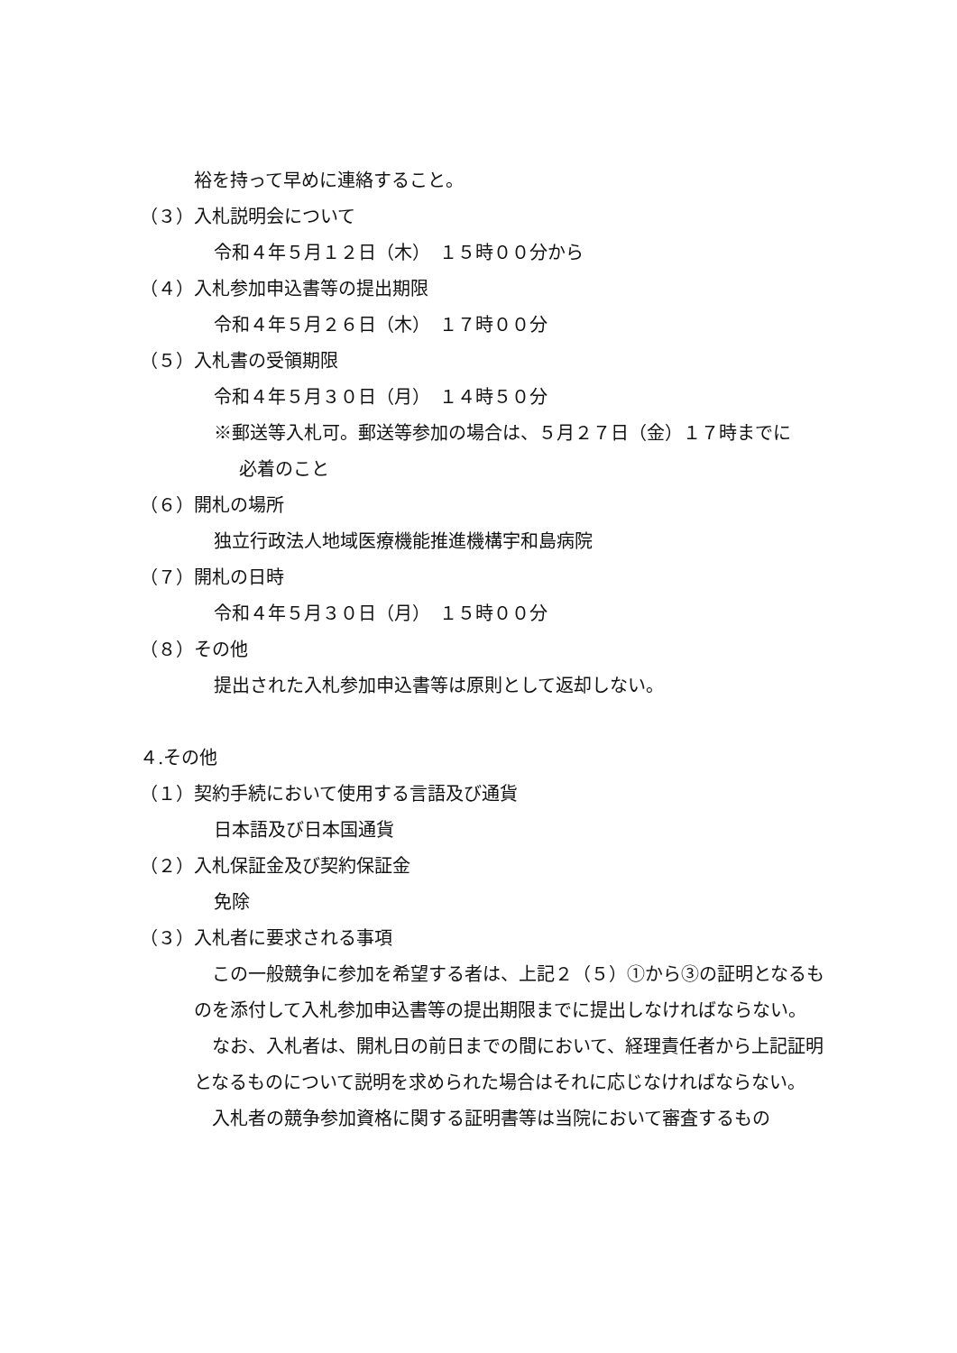裕を持って早めに連絡すること。
（３）入札説明会について
令和４年５月１２日（木）　１５時００分から
（４）入札参加申込書等の提出期限
令和４年５月２６日（木）　１７時００分
（５）入札書の受領期限
令和４年５月３０日（月）　１４時５０分
※郵送等入札可。郵送等参加の場合は、５月２７日（金）１７時までに
必着のこと
（６）開札の場所
独立行政法人地域医療機能推進機構宇和島病院
（７）開札の日時
令和４年５月３０日（月）　１５時００分
（８）その他
提出された入札参加申込書等は原則として返却しない。
４.その他
（１）契約手続において使用する言語及び通貨
日本語及び日本国通貨
（２）入札保証金及び契約保証金
免除
（３）入札者に要求される事項
　この一般競争に参加を希望する者は、上記２（５）①から③の証明となるものを添付して入札参加申込書等の提出期限までに提出しなければならない。
　なお、入札者は、開札日の前日までの間において、経理責任者から上記証明となるものについて説明を求められた場合はそれに応じなければならない。
　入札者の競争参加資格に関する証明書等は当院において審査するもの